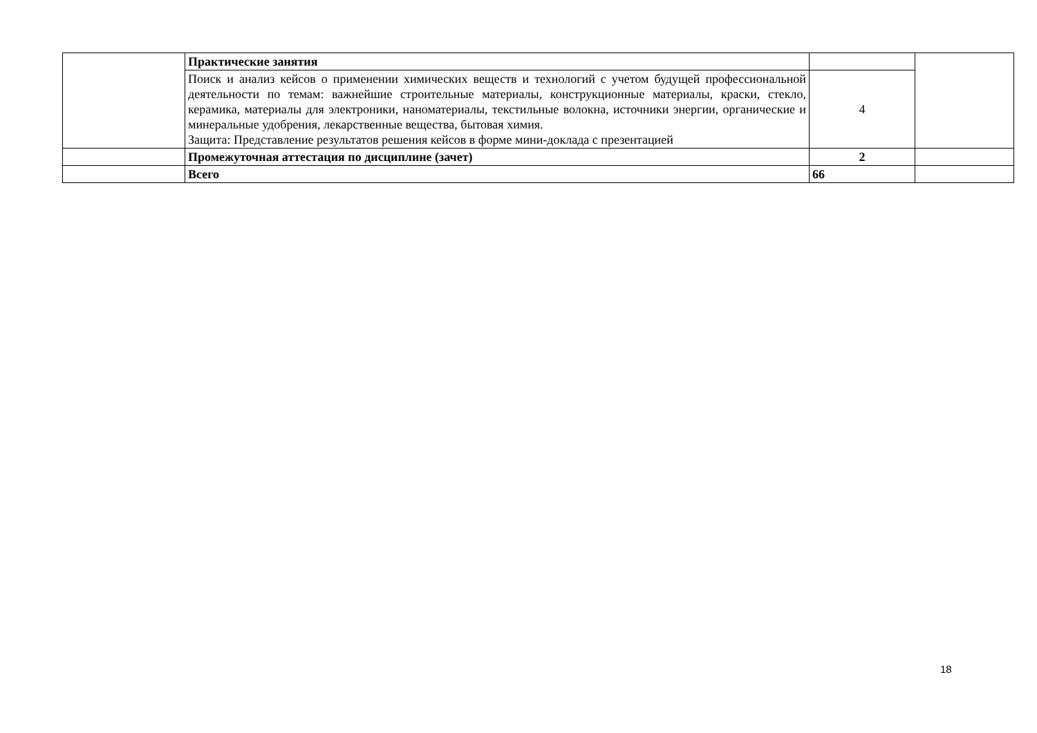| | Практические занятия | | |
| | Поиск и анализ кейсов о применении химических веществ и технологий с учетом будущей профессиональной деятельности по темам: важнейшие строительные материалы, конструкционные материалы, краски, стекло, керамика, материалы для электроники, наноматериалы, текстильные волокна, источники энергии, органические и минеральные удобрения, лекарственные вещества, бытовая химия. Защита: Представление результатов решения кейсов в форме мини-доклада с презентацией | 4 | |
| | Промежуточная аттестация по дисциплине (зачет) | 2 | |
| | Всего | 66 | |
18